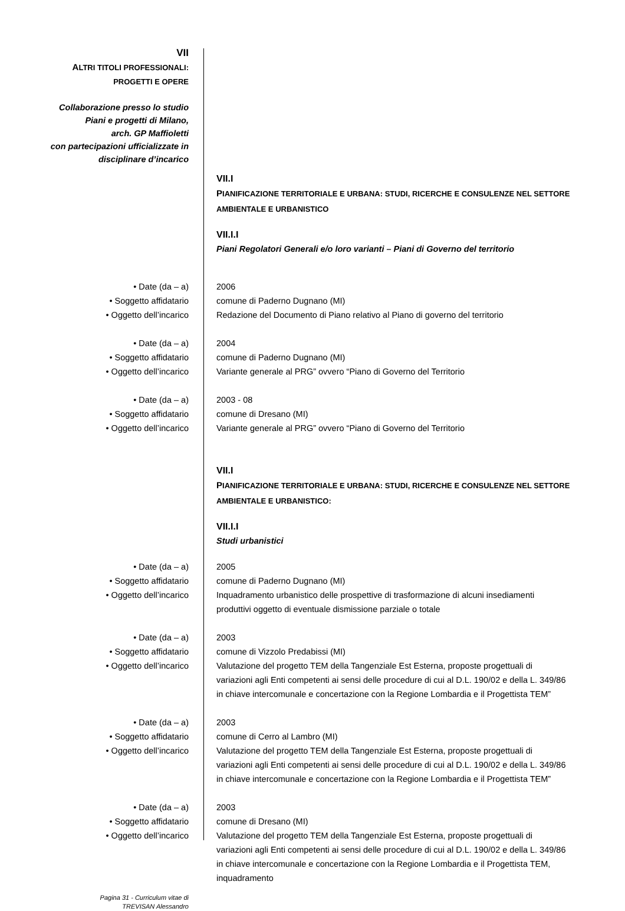VII
ALTRI TITOLI PROFESSIONALI:
PROGETTI E OPERE
Collaborazione presso lo studio
Piani e progetti di Milano,
arch. GP Maffioletti
con partecipazioni ufficializzate in
disciplinare d’incarico
VII.I
PIANIFICAZIONE TERRITORIALE E URBANA: STUDI, RICERCHE E CONSULENZE NEL SETTORE AMBIENTALE E URBANISTICO
VII.I.I
Piani Regolatori Generali e/o loro varianti – Piani di Governo del territorio
• Date (da – a)
• Soggetto affidatario
• Oggetto dell’incarico
2006
comune di Paderno Dugnano (MI)
Redazione del Documento di Piano relativo al Piano di governo del territorio
• Date (da – a)
• Soggetto affidatario
• Oggetto dell’incarico
2004
comune di Paderno Dugnano (MI)
Variante generale al PRG” ovvero “Piano di Governo del Territorio
• Date (da – a)
• Soggetto affidatario
• Oggetto dell’incarico
2003 - 08
comune di Dresano (MI)
Variante generale al PRG” ovvero “Piano di Governo del Territorio
VII.I
PIANIFICAZIONE TERRITORIALE E URBANA: STUDI, RICERCHE E CONSULENZE NEL SETTORE AMBIENTALE E URBANISTICO:
VII.I.I
Studi urbanistici
• Date (da – a)
• Soggetto affidatario
• Oggetto dell’incarico
2005
comune di Paderno Dugnano (MI)
Inquadramento urbanistico delle prospettive di trasformazione di alcuni insediamenti produttivi oggetto di eventuale dismissione parziale o totale
• Date (da – a)
• Soggetto affidatario
• Oggetto dell’incarico
2003
comune di Vizzolo Predabissi (MI)
Valutazione del progetto TEM della Tangenziale Est Esterna, proposte progettuali di variazioni agli Enti competenti ai sensi delle procedure di cui al D.L. 190/02 e della L. 349/86 in chiave intercomunale e concertazione con la Regione Lombardia e il Progettista TEM”
• Date (da – a)
• Soggetto affidatario
• Oggetto dell’incarico
2003
comune di Cerro al Lambro (MI)
Valutazione del progetto TEM della Tangenziale Est Esterna, proposte progettuali di variazioni agli Enti competenti ai sensi delle procedure di cui al D.L. 190/02 e della L. 349/86 in chiave intercomunale e concertazione con la Regione Lombardia e il Progettista TEM”
• Date (da – a)
• Soggetto affidatario
• Oggetto dell’incarico
2003
comune di Dresano (MI)
Valutazione del progetto TEM della Tangenziale Est Esterna, proposte progettuali di variazioni agli Enti competenti ai sensi delle procedure di cui al D.L. 190/02 e della L. 349/86 in chiave intercomunale e concertazione con la Regione Lombardia e il Progettista TEM, inquadramento
Pagina 31 - Curriculum vitae di
TREVISAN Alessandro